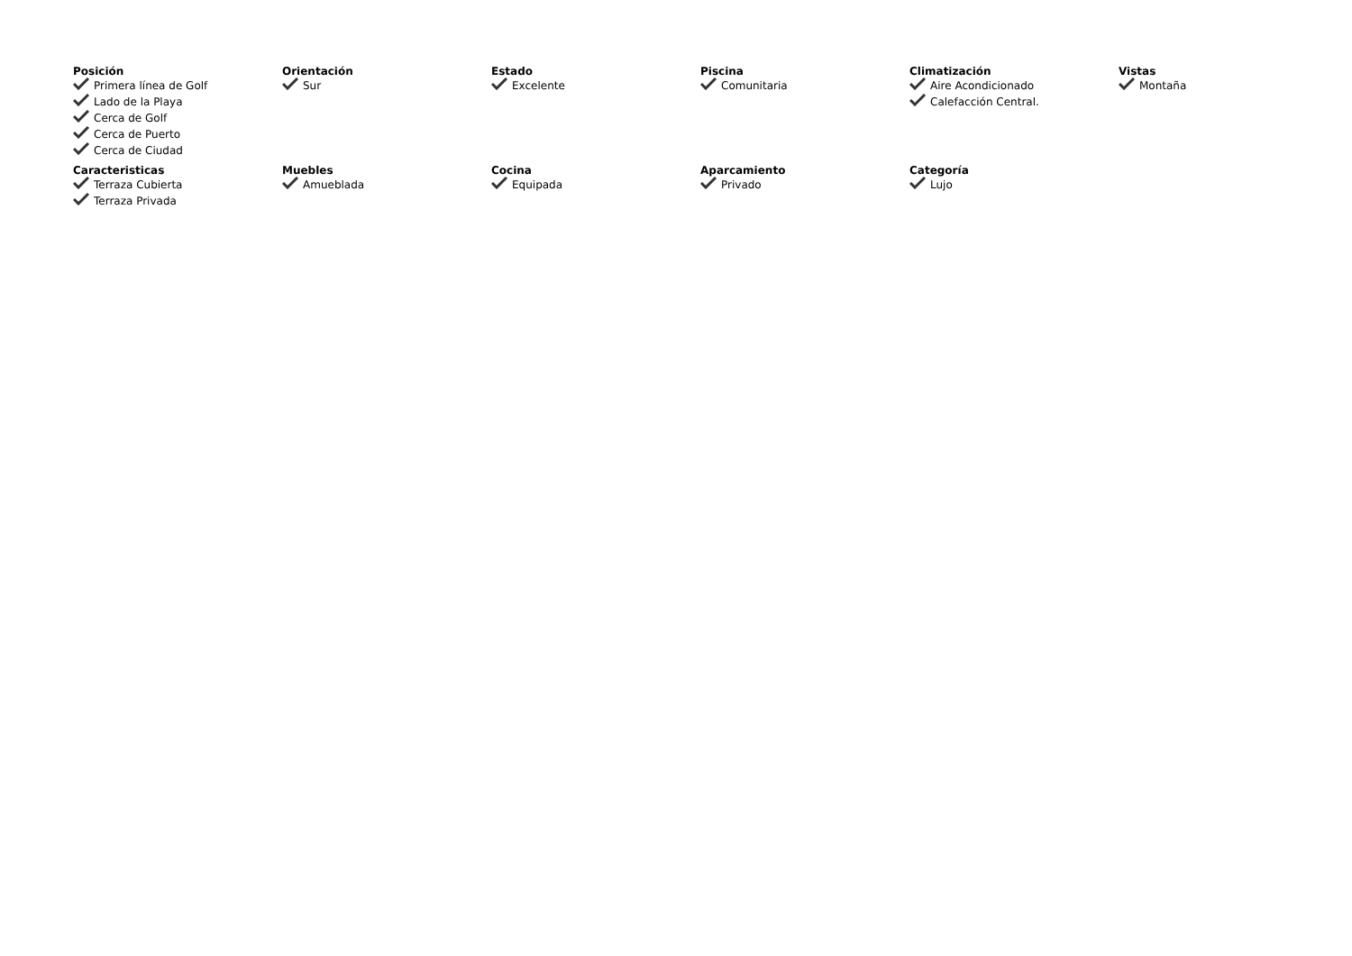Posición
Primera línea de Golf
Lado de la Playa
Cerca de Golf
Cerca de Puerto
Cerca de Ciudad
Orientación
Sur
Estado
Excelente
Piscina
Comunitaria
Climatización
Aire Acondicionado
Calefacción Central.
Vistas
Montaña
Caracteristicas
Terraza Cubierta
Terraza Privada
Muebles
Amueblada
Cocina
Equipada
Aparcamiento
Privado
Categoría
Lujo